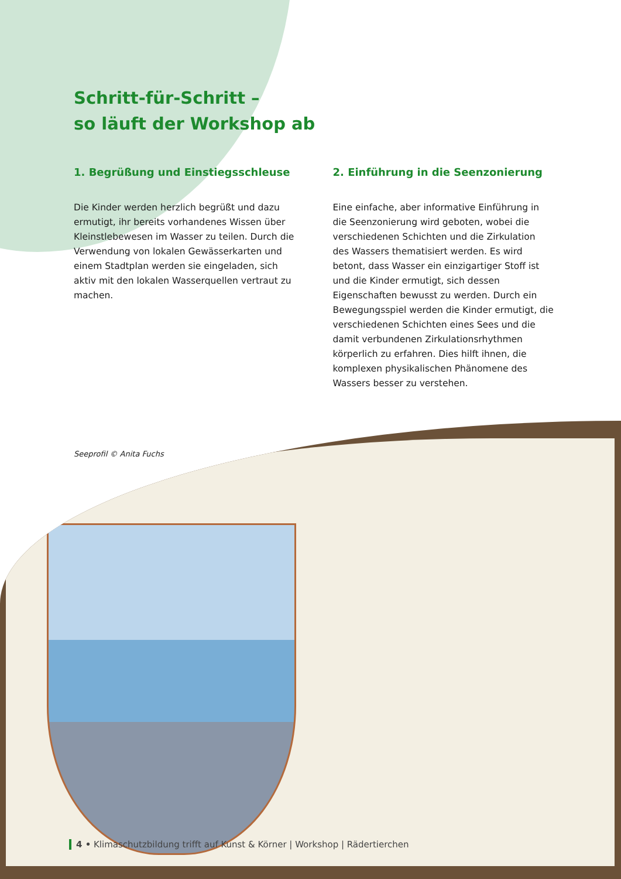Schritt-für-Schritt –
so läuft der Workshop ab
1. Begrüßung und Einstiegsschleuse
Die Kinder werden herzlich begrüßt und dazu ermutigt, ihr bereits vorhandenes Wissen über Kleinstlebewesen im Wasser zu teilen. Durch die Verwendung von lokalen Gewässerkarten und einem Stadtplan werden sie eingeladen, sich aktiv mit den lokalen Wasserquellen vertraut zu machen.
2. Einführung in die Seenzonierung
Eine einfache, aber informative Einführung in die Seenzonierung wird geboten, wobei die verschie­denen Schichten und die Zirkulation des Was­sers thematisiert werden. Es wird betont, dass Wasser ein einzigartiger Stoff ist und die Kinder ermutigt, sich dessen Eigenschaften bewusst zu werden. Durch ein Bewegungsspiel werden die Kinder ermutigt, die verschiedenen Schichten eines Sees und die damit verbundenen Zirkula­tionsrhythmen körperlich zu erfahren. Dies hilft ihnen, die komplexen physikalischen Phänomene des Wassers besser zu verstehen.
Seeprofil © Anita Fuchs
4 • Klimaschutzbildung trifft auf Kunst & Körner | Workshop | Rädertierchen